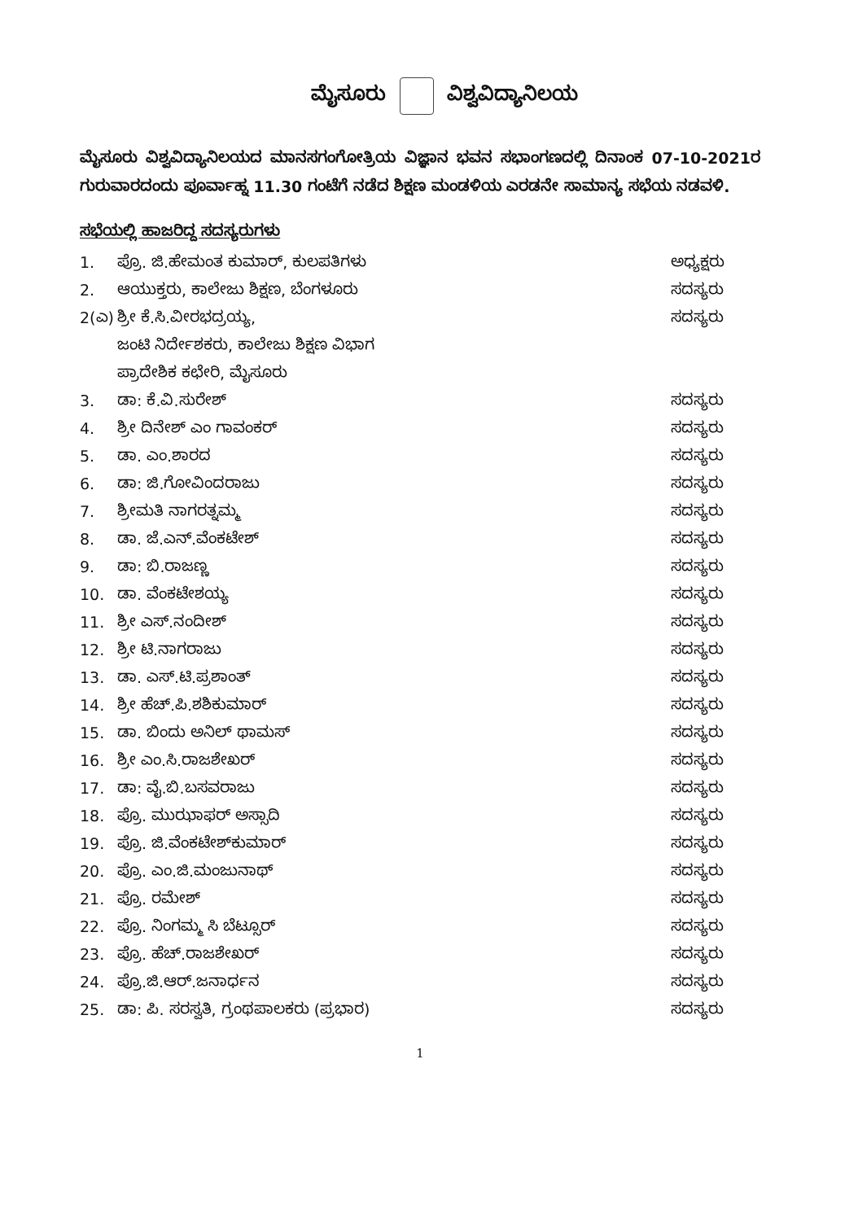ಮೈಸೂರು ವಿಶ್ವವಿದ್ಯಾನಿಲಯ
ಮೈಸೂರು ವಿಶ್ವವಿದ್ಯಾನಿಲಯದ ಮಾನಸಗಂಗೋತ್ರಿಯ ವಿಜ್ಞಾನ ಭವನ ಸಭಾಂಗಣದಲ್ಲಿ ದಿನಾಂಕ 07-10-2021ರ ಗುರುವಾರದಂದು ಪೂರ್ವಾಹ್ನ 11.30 ಗಂಟೆಗೆ ನಡೆದ ಶಿಕ್ಷಣ ಮಂಡಳಿಯ ಎರಡನೇ ಸಾಮಾನ್ಯ ಸಭೆಯ ನಡವಳಿ.
ಸಭೆಯಲ್ಲಿ ಹಾಜರಿದ್ದ ಸದಸ್ಯರುಗಳು
| 1. | ಪ್ರೊ. ಜಿ.ಹೇಮಂತ ಕುಮಾರ್, ಕುಲಪತಿಗಳು | ಅಧ್ಯಕ್ಷರು |
| 2. | ಆಯುಕ್ತರು, ಕಾಲೇಜು ಶಿಕ್ಷಣ, ಬೆಂಗಳೂರು | ಸದಸ್ಯರು |
| 2(ಎ) | ಶ್ರೀ ಕೆ.ಸಿ.ವೀರಭದ್ರಯ್ಯ, | ಸದಸ್ಯರು |
| | ಜಂಟಿ ನಿರ್ದೇಶಕರು, ಕಾಲೇಜು ಶಿಕ್ಷಣ ವಿಭಾಗ | |
| | ಪ್ರಾದೇಶಿಕ ಕಛೇರಿ, ಮೈಸೂರು | |
| 3. | ಡಾ: ಕೆ.ವಿ.ಸುರೇಶ್ | ಸದಸ್ಯರು |
| 4. | ಶ್ರೀ ದಿನೇಶ್ ಎಂ ಗಾವಂಕರ್ | ಸದಸ್ಯರು |
| 5. | ಡಾ. ಎಂ.ಶಾರದ | ಸದಸ್ಯರು |
| 6. | ಡಾ: ಜಿ.ಗೋವಿಂದರಾಜು | ಸದಸ್ಯರು |
| 7. | ಶ್ರೀಮತಿ ನಾಗರತ್ನಮ್ಮ | ಸದಸ್ಯರು |
| 8. | ಡಾ. ಜೆ.ಎನ್.ವೆಂಕಟೇಶ್ | ಸದಸ್ಯರು |
| 9. | ಡಾ: ಬಿ.ರಾಜಣ್ಣ | ಸದಸ್ಯರು |
| 10. | ಡಾ. ವೆಂಕಟೇಶಯ್ಯ | ಸದಸ್ಯರು |
| 11. | ಶ್ರೀ ಎಸ್.ನಂದೀಶ್ | ಸದಸ್ಯರು |
| 12. | ಶ್ರೀ ಟಿ.ನಾಗರಾಜು | ಸದಸ್ಯರು |
| 13. | ಡಾ. ಎಸ್.ಟಿ.ಪ್ರಶಾಂತ್ | ಸದಸ್ಯರು |
| 14. | ಶ್ರೀ ಹೆಚ್.ಪಿ.ಶಶಿಕುಮಾರ್ | ಸದಸ್ಯರು |
| 15. | ಡಾ. ಬಿಂದು ಅನಿಲ್ ಥಾಮಸ್ | ಸದಸ್ಯರು |
| 16. | ಶ್ರೀ ಎಂ.ಸಿ.ರಾಜಶೇಖರ್ | ಸದಸ್ಯರು |
| 17. | ಡಾ: ವೈ.ಬಿ.ಬಸವರಾಜು | ಸದಸ್ಯರು |
| 18. | ಪ್ರೊ. ಮುಝಾಫರ್ ಅಸ್ಸಾದಿ | ಸದಸ್ಯರು |
| 19. | ಪ್ರೊ. ಜಿ.ವೆಂಕಟೇಶ್‌ಕುಮಾರ್ | ಸದಸ್ಯರು |
| 20. | ಪ್ರೊ. ಎಂ.ಜಿ.ಮಂಜುನಾಥ್ | ಸದಸ್ಯರು |
| 21. | ಪ್ರೊ. ರಮೇಶ್ | ಸದಸ್ಯರು |
| 22. | ಪ್ರೊ. ನಿಂಗಮ್ಮ ಸಿ ಬೆಟ್ಸೂರ್ | ಸದಸ್ಯರು |
| 23. | ಪ್ರೊ. ಹೆಚ್.ರಾಜಶೇಖರ್ | ಸದಸ್ಯರು |
| 24. | ಪ್ರೊ.ಜಿ.ಆರ್.ಜನಾರ್ಧನ | ಸದಸ್ಯರು |
| 25. | ಡಾ: ಪಿ. ಸರಸ್ವತಿ, ಗ್ರಂಥಪಾಲಕರು (ಪ್ರಭಾರ) | ಸದಸ್ಯರು |
1